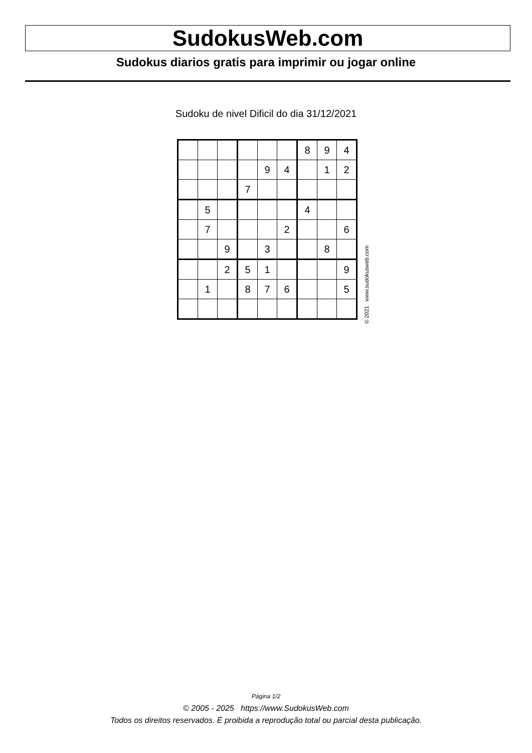SudokusWeb.com
Sudokus diarios gratis para imprimir ou jogar online
Sudoku de nivel Dificil do dia 31/12/2021
| | | | | | | 8 | 9 | 4 |
| | | | | 9 | 4 | | 1 | 2 |
| | | | 7 | | | | | |
| | 5 | | | | | 4 | | |
| | 7 | | | | 2 | | | 6 |
| | | 9 | | 3 | | | 8 | |
| | | 2 | 5 | 1 | | | | 9 |
| | 1 | | 8 | 7 | 6 | | | 5 |
© 2021 www.sudokusweb.com
Página 1/2
© 2005 - 2025 https://www.SudokusWeb.com
Todos os direitos reservados. É proibida a reprodução total ou parcial desta publicação.